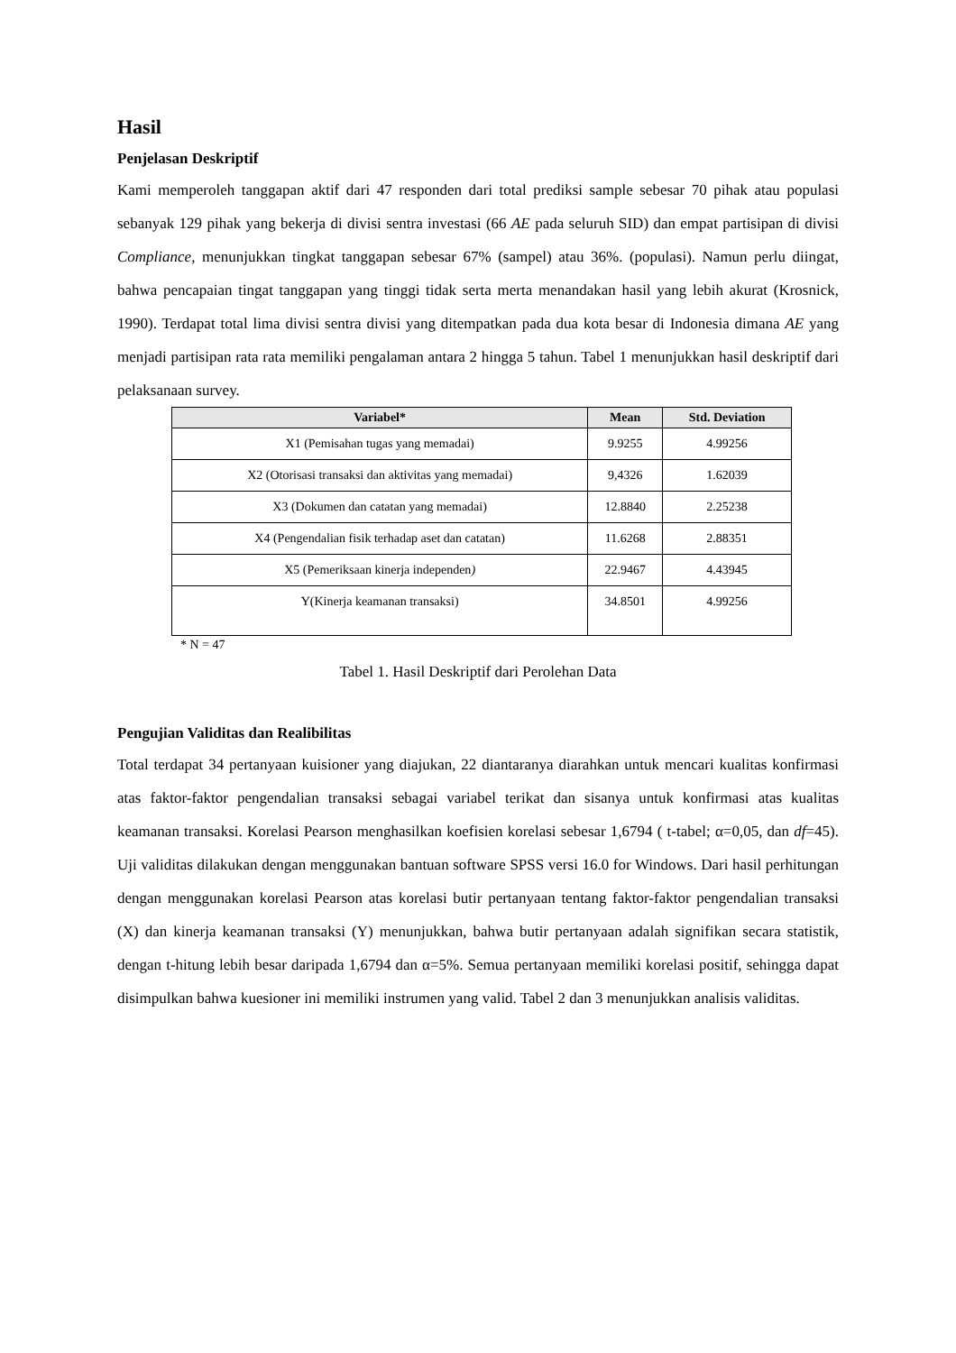Hasil
Penjelasan Deskriptif
Kami memperoleh tanggapan aktif dari 47 responden dari total prediksi sample sebesar 70 pihak atau populasi sebanyak 129 pihak yang bekerja di divisi sentra investasi (66 AE pada seluruh SID) dan empat partisipan di divisi Compliance, menunjukkan tingkat tanggapan sebesar 67% (sampel) atau 36%. (populasi). Namun perlu diingat, bahwa pencapaian tingat tanggapan yang tinggi tidak serta merta menandakan hasil yang lebih akurat (Krosnick, 1990). Terdapat total lima divisi sentra divisi yang ditempatkan pada dua kota besar di Indonesia dimana AE yang menjadi partisipan rata rata memiliki pengalaman antara 2 hingga 5 tahun. Tabel 1 menunjukkan hasil deskriptif dari pelaksanaan survey.
| Variabel* | Mean | Std. Deviation |
| --- | --- | --- |
| X1 (Pemisahan tugas yang memadai) | 9.9255 | 4.99256 |
| X2 (Otorisasi transaksi dan aktivitas yang memadai) | 9,4326 | 1.62039 |
| X3 (Dokumen dan catatan yang memadai) | 12.8840 | 2.25238 |
| X4 (Pengendalian fisik terhadap aset dan catatan) | 11.6268 | 2.88351 |
| X5 (Pemeriksaan kinerja independen ) | 22.9467 | 4.43945 |
| Y(Kinerja keamanan transaksi) | 34.8501 | 4.99256 |
* N = 47
Tabel 1. Hasil Deskriptif dari Perolehan Data
Pengujian Validitas dan Realibilitas
Total terdapat 34 pertanyaan kuisioner yang diajukan, 22 diantaranya diarahkan untuk mencari kualitas konfirmasi atas faktor-faktor pengendalian transaksi sebagai variabel terikat dan sisanya untuk konfirmasi atas kualitas keamanan transaksi. Korelasi Pearson menghasilkan koefisien korelasi sebesar 1,6794 ( t-tabel; α=0,05, dan df=45). Uji validitas dilakukan dengan menggunakan bantuan software SPSS versi 16.0 for Windows. Dari hasil perhitungan dengan menggunakan korelasi Pearson atas korelasi butir pertanyaan tentang faktor-faktor pengendalian transaksi (X) dan kinerja keamanan transaksi (Y) menunjukkan, bahwa butir pertanyaan adalah signifikan secara statistik, dengan t-hitung lebih besar daripada 1,6794 dan α=5%. Semua pertanyaan memiliki korelasi positif, sehingga dapat disimpulkan bahwa kuesioner ini memiliki instrumen yang valid. Tabel 2 dan 3 menunjukkan analisis validitas.